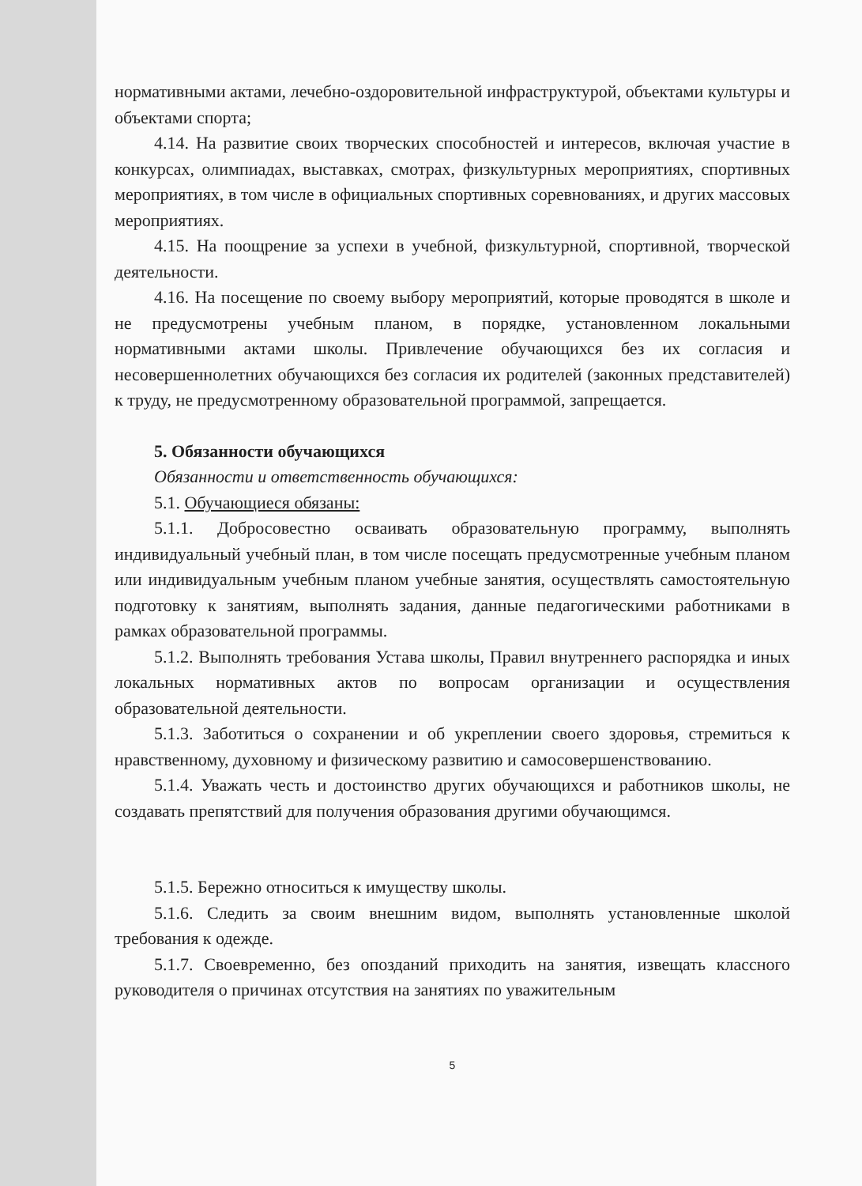нормативными актами, лечебно-оздоровительной инфраструктурой, объектами культуры и объектами спорта;
4.14. На развитие своих творческих способностей и интересов, включая участие в конкурсах, олимпиадах, выставках, смотрах, физкультурных мероприятиях, спортивных мероприятиях, в том числе в официальных спортивных соревнованиях, и других массовых мероприятиях.
4.15. На поощрение за успехи в учебной, физкультурной, спортивной, творческой деятельности.
4.16. На посещение по своему выбору мероприятий, которые проводятся в школе и не предусмотрены учебным планом, в порядке, установленном локальными нормативными актами школы. Привлечение обучающихся без их согласия и несовершеннолетних обучающихся без согласия их родителей (законных представителей) к труду, не предусмотренному образовательной программой, запрещается.
5. Обязанности обучающихся
Обязанности и ответственность обучающихся:
5.1. Обучающиеся обязаны:
5.1.1. Добросовестно осваивать образовательную программу, выполнять индивидуальный учебный план, в том числе посещать предусмотренные учебным планом или индивидуальным учебным планом учебные занятия, осуществлять самостоятельную подготовку к занятиям, выполнять задания, данные педагогическими работниками в рамках образовательной программы.
5.1.2. Выполнять требования Устава школы, Правил внутреннего распорядка и иных локальных нормативных актов по вопросам организации и осуществления образовательной деятельности.
5.1.3. Заботиться о сохранении и об укреплении своего здоровья, стремиться к нравственному, духовному и физическому развитию и самосовершенствованию.
5.1.4. Уважать честь и достоинство других обучающихся и работников школы, не создавать препятствий для получения образования другими обучающимся.
5.1.5. Бережно относиться к имуществу школы.
5.1.6. Следить за своим внешним видом, выполнять установленные школой требования к одежде.
5.1.7. Своевременно, без опозданий приходить на занятия, извещать классного руководителя о причинах отсутствия на занятиях по уважительным
5